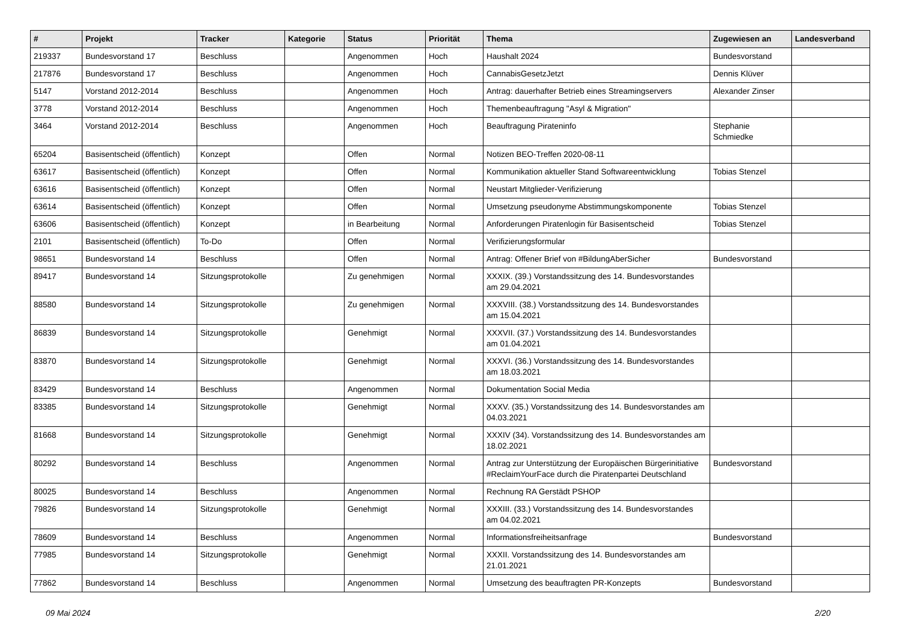| # | Projekt | Tracker | Kategorie | Status | Priorität | Thema | Zugewiesen an | Landesverband |
| --- | --- | --- | --- | --- | --- | --- | --- | --- |
| 219337 | Bundesvorstand 17 | Beschluss | | Angenommen | Hoch | Haushalt 2024 | Bundesvorstand | |
| 217876 | Bundesvorstand 17 | Beschluss | | Angenommen | Hoch | CannabisGesetzJetzt | Dennis Klüver | |
| 5147 | Vorstand 2012-2014 | Beschluss | | Angenommen | Hoch | Antrag: dauerhafter Betrieb eines Streamingservers | Alexander Zinser | |
| 3778 | Vorstand 2012-2014 | Beschluss | | Angenommen | Hoch | Themenbeauftragung "Asyl & Migration" | | |
| 3464 | Vorstand 2012-2014 | Beschluss | | Angenommen | Hoch | Beauftragung Pirateninfo | Stephanie Schmiedke | |
| 65204 | Basisentscheid (öffentlich) | Konzept | | Offen | Normal | Notizen BEO-Treffen 2020-08-11 | | |
| 63617 | Basisentscheid (öffentlich) | Konzept | | Offen | Normal | Kommunikation aktueller Stand Softwareentwicklung | Tobias Stenzel | |
| 63616 | Basisentscheid (öffentlich) | Konzept | | Offen | Normal | Neustart Mitglieder-Verifizierung | | |
| 63614 | Basisentscheid (öffentlich) | Konzept | | Offen | Normal | Umsetzung pseudonyme Abstimmungskomponente | Tobias Stenzel | |
| 63606 | Basisentscheid (öffentlich) | Konzept | | in Bearbeitung | Normal | Anforderungen Piratenlogin für Basisentscheid | Tobias Stenzel | |
| 2101 | Basisentscheid (öffentlich) | To-Do | | Offen | Normal | Verifizierungsformular | | |
| 98651 | Bundesvorstand 14 | Beschluss | | Offen | Normal | Antrag: Offener Brief von #BildungAberSicher | Bundesvorstand | |
| 89417 | Bundesvorstand 14 | Sitzungsprotokolle | | Zu genehmigen | Normal | XXXIX. (39.) Vorstandssitzung des 14. Bundesvorstandes am 29.04.2021 | | |
| 88580 | Bundesvorstand 14 | Sitzungsprotokolle | | Zu genehmigen | Normal | XXXVIII. (38.) Vorstandssitzung des 14. Bundesvorstandes am 15.04.2021 | | |
| 86839 | Bundesvorstand 14 | Sitzungsprotokolle | | Genehmigt | Normal | XXXVII. (37.) Vorstandssitzung des 14. Bundesvorstandes am 01.04.2021 | | |
| 83870 | Bundesvorstand 14 | Sitzungsprotokolle | | Genehmigt | Normal | XXXVI. (36.) Vorstandssitzung des 14. Bundesvorstandes am 18.03.2021 | | |
| 83429 | Bundesvorstand 14 | Beschluss | | Angenommen | Normal | Dokumentation Social Media | | |
| 83385 | Bundesvorstand 14 | Sitzungsprotokolle | | Genehmigt | Normal | XXXV. (35.) Vorstandssitzung des 14. Bundesvorstandes am 04.03.2021 | | |
| 81668 | Bundesvorstand 14 | Sitzungsprotokolle | | Genehmigt | Normal | XXXIV (34). Vorstandssitzung des 14. Bundesvorstandes am 18.02.2021 | | |
| 80292 | Bundesvorstand 14 | Beschluss | | Angenommen | Normal | Antrag zur Unterstützung der Europäischen Bürgerinitiative #ReclaimYourFace durch die Piratenpartei Deutschland | Bundesvorstand | |
| 80025 | Bundesvorstand 14 | Beschluss | | Angenommen | Normal | Rechnung RA Gerstädt PSHOP | | |
| 79826 | Bundesvorstand 14 | Sitzungsprotokolle | | Genehmigt | Normal | XXXIII. (33.) Vorstandssitzung des 14. Bundesvorstandes am 04.02.2021 | | |
| 78609 | Bundesvorstand 14 | Beschluss | | Angenommen | Normal | Informationsfreiheitsanfrage | Bundesvorstand | |
| 77985 | Bundesvorstand 14 | Sitzungsprotokolle | | Genehmigt | Normal | XXXII. Vorstandssitzung des 14. Bundesvorstandes am 21.01.2021 | | |
| 77862 | Bundesvorstand 14 | Beschluss | | Angenommen | Normal | Umsetzung des beauftragten PR-Konzepts | Bundesvorstand | |
09 Mai 2024 2/20